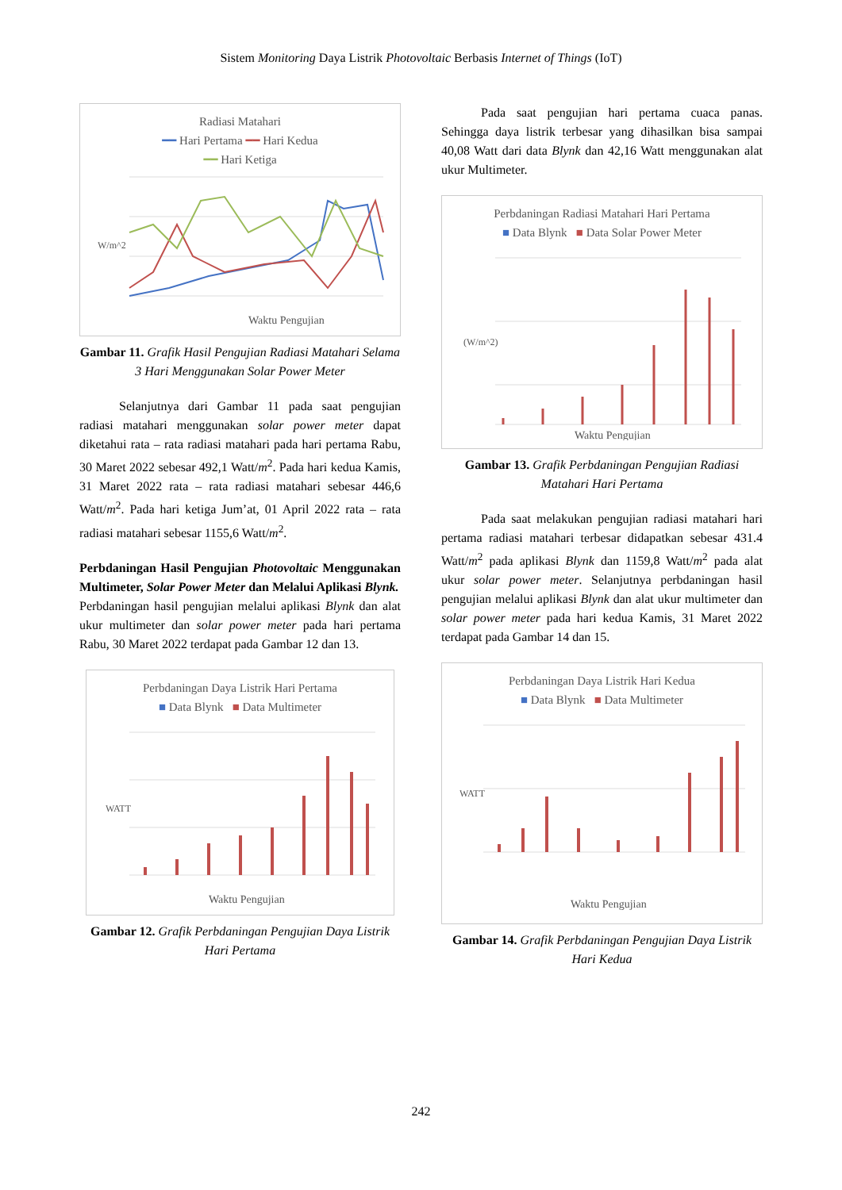Sistem Monitoring Daya Listrik Photovoltaic Berbasis Internet of Things (IoT)
Radiasi Matahari
━━ Hari Pertama ━━ Hari Kedua
━━ Hari Ketiga
W/m^2
Waktu Pengujian
Gambar 11. Grafik Hasil Pengujian Radiasi Matahari Selama 3 Hari Menggunakan Solar Power Meter
Selanjutnya dari Gambar 11 pada saat pengujian radiasi matahari menggunakan solar power meter dapat diketahui rata – rata radiasi matahari pada hari pertama Rabu, 30 Maret 2022 sebesar 492,1 Watt/m<sup>2</sup>. Pada hari kedua Kamis, 31 Maret 2022 rata – rata radiasi matahari sebesar 446,6 Watt/m<sup>2</sup>. Pada hari ketiga Jum’at, 01 April 2022 rata – rata radiasi matahari sebesar 1155,6 Watt/m<sup>2</sup>.
Perbdaningan Hasil Pengujian Photovoltaic Menggunakan Multimeter, Solar Power Meter dan Melalui Aplikasi Blynk.
Perbdaningan hasil pengujian melalui aplikasi Blynk dan alat ukur multimeter dan solar power meter pada hari pertama Rabu, 30 Maret 2022 terdapat pada Gambar 12 dan 13.
Perbdaningan Daya Listrik Hari Pertama
■ Data Blynk ■ Data Multimeter
WATT
Waktu Pengujian
Gambar 12. Grafik Perbdaningan Pengujian Daya Listrik Hari Pertama
Pada saat pengujian hari pertama cuaca panas. Sehingga daya listrik terbesar yang dihasilkan bisa sampai 40,08 Watt dari data Blynk dan 42,16 Watt menggunakan alat ukur Multimeter.
Perbdaningan Radiasi Matahari Hari Pertama
■ Data Blynk ■ Data Solar Power Meter
(W/m^2)
Waktu Pengujian
Gambar 13. Grafik Perbdaningan Pengujian Radiasi Matahari Hari Pertama
Pada saat melakukan pengujian radiasi matahari hari pertama radiasi matahari terbesar didapatkan sebesar 431.4 Watt/m<sup>2</sup> pada aplikasi Blynk dan 1159,8 Watt/m<sup>2</sup> pada alat ukur solar power meter. Selanjutnya perbdaningan hasil pengujian melalui aplikasi Blynk dan alat ukur multimeter dan solar power meter pada hari kedua Kamis, 31 Maret 2022 terdapat pada Gambar 14 dan 15.
Perbdaningan Daya Listrik Hari Kedua
■ Data Blynk ■ Data Multimeter
WATT
Waktu Pengujian
Gambar 14. Grafik Perbdaningan Pengujian Daya Listrik Hari Kedua
242